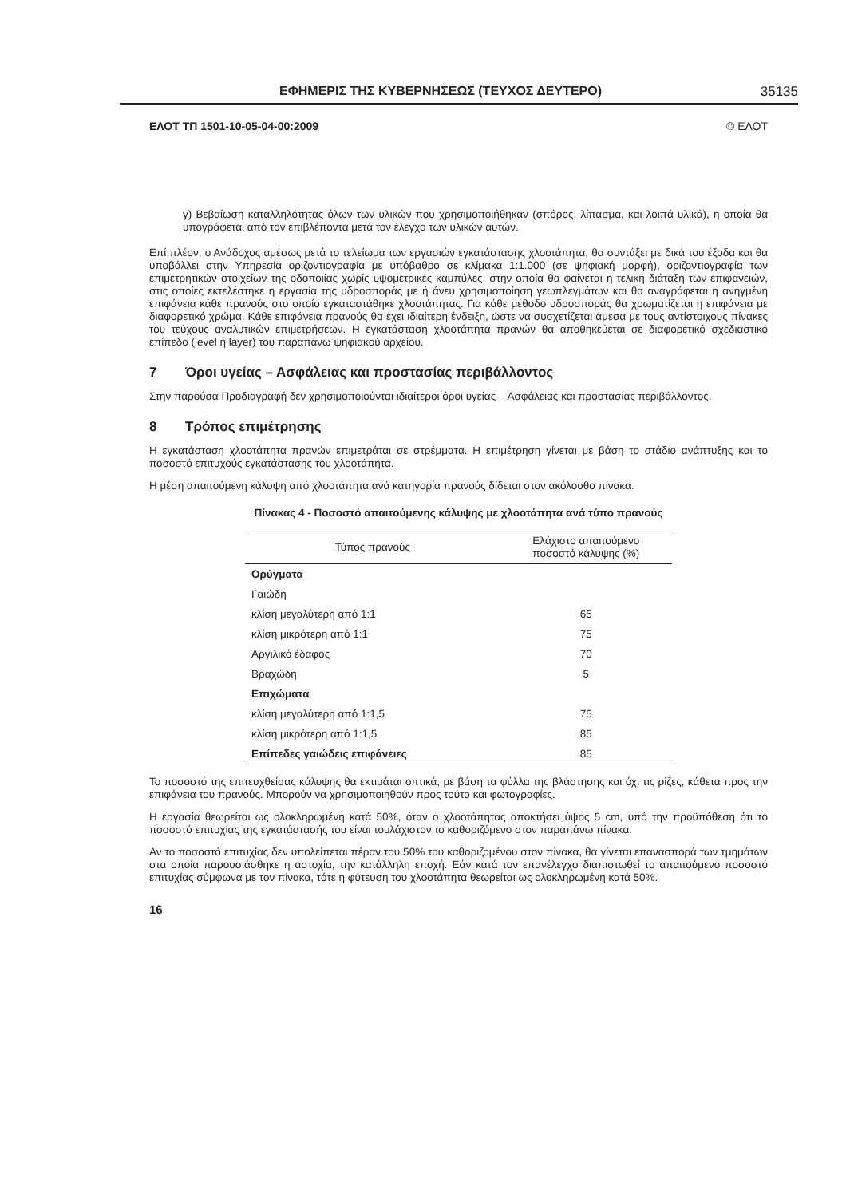ΕΦΗΜΕΡΙΣ ΤΗΣ ΚΥΒΕΡΝΗΣΕΩΣ (ΤΕΥΧΟΣ ΔΕΥΤΕΡΟ) 35135
ΕΛΟΤ ΤΠ 1501-10-05-04-00:2009 © ΕΛΟΤ
γ) Βεβαίωση καταλληλότητας όλων των υλικών που χρησιμοποιήθηκαν (σπόρος, λίπασμα, και λοιπά υλικά), η οποία θα υπογράφεται από τον επιβλέποντα μετά τον έλεγχο των υλικών αυτών.
Επί πλέον, ο Ανάδοχος αμέσως μετά το τελείωμα των εργασιών εγκατάστασης χλοοτάπητα, θα συντάξει με δικά του έξοδα και θα υποβάλλει στην Υπηρεσία οριζοντιογραφία με υπόβαθρο σε κλίμακα 1:1.000 (σε ψηφιακή μορφή), οριζοντιογραφία των επιμετρητικών στοιχείων της οδοποιίας χωρίς υψομετρικές καμπύλες, στην οποία θα φαίνεται η τελική διάταξη των επιφανειών, στις οποίες εκτελέστηκε η εργασία της υδροσποράς με ή άνευ χρησιμοποίηση γεωπλεγμάτων και θα αναγράφεται η ανηγμένη επιφάνεια κάθε πρανούς στο οποίο εγκαταστάθηκε χλοοτάπητας. Για κάθε μέθοδο υδροσποράς θα χρωματίζεται η επιφάνεια με διαφορετικό χρώμα. Κάθε επιφάνεια πρανούς θα έχει ιδιαίτερη ένδειξη, ώστε να συσχετίζεται άμεσα με τους αντίστοιχους πίνακες του τεύχους αναλυτικών επιμετρήσεων. Η εγκατάσταση χλοοτάπητα πρανών θα αποθηκεύεται σε διαφορετικό σχεδιαστικό επίπεδο (level ή layer) του παραπάνω ψηφιακού αρχείου.
7 Όροι υγείας – Ασφάλειας και προστασίας περιβάλλοντος
Στην παρούσα Προδιαγραφή δεν χρησιμοποιούνται ιδιαίτεροι όροι υγείας – Ασφάλειας και προστασίας περιβάλλοντος.
8 Τρόπος επιμέτρησης
Η εγκατάσταση χλοοτάπητα πρανών επιμετράται σε στρέμματα. Η επιμέτρηση γίνεται με βάση το στάδιο ανάπτυξης και το ποσοστό επιτυχούς εγκατάστασης του χλοοτάπητα.
Η μέση απαιτούμενη κάλυψη από χλοοτάπητα ανά κατηγορία πρανούς δίδεται στον ακόλουθο πίνακα.
Πίνακας 4 - Ποσοστό απαιτούμενης κάλυψης με χλοοτάπητα ανά τύπο πρανούς
| Τύπος πρανούς | Ελάχιστο απαιτούμενο ποσοστό κάλυψης (%) |
| --- | --- |
| Ορύγματα | |
| Γαιώδη | |
| κλίση μεγαλύτερη από 1:1 | 65 |
| κλίση μικρότερη από 1:1 | 75 |
| Αργιλικό έδαφος | 70 |
| Βραχώδη | 5 |
| Επιχώματα | |
| κλίση μεγαλύτερη από 1:1,5 | 75 |
| κλίση μικρότερη από 1:1,5 | 85 |
| Επίπεδες γαιώδεις επιφάνειες | 85 |
Το ποσοστό της επιτευχθείσας κάλυψης θα εκτιμάται οπτικά, με βάση τα φύλλα της βλάστησης και όχι τις ρίζες, κάθετα προς την επιφάνεια του πρανούς. Μπορούν να χρησιμοποιηθούν προς τούτο και φωτογραφίες.
Η εργασία θεωρείται ως ολοκληρωμένη κατά 50%, όταν ο χλοοτάπητας αποκτήσει ύψος 5 cm, υπό την προϋπόθεση ότι το ποσοστό επιτυχίας της εγκατάστασής του είναι τουλάχιστον το καθοριζόμενο στον παραπάνω πίνακα.
Αν το ποσοστό επιτυχίας δεν υπολείπεται πέραν του 50% του καθοριζομένου στον πίνακα, θα γίνεται επανασπορά των τμημάτων στα οποία παρουσιάσθηκε η αστοχία, την κατάλληλη εποχή. Εάν κατά τον επανέλεγχο διαπιστωθεί το απαιτούμενο ποσοστό επιτυχίας σύμφωνα με τον πίνακα, τότε η φύτευση του χλοοτάπητα θεωρείται ως ολοκληρωμένη κατά 50%.
16